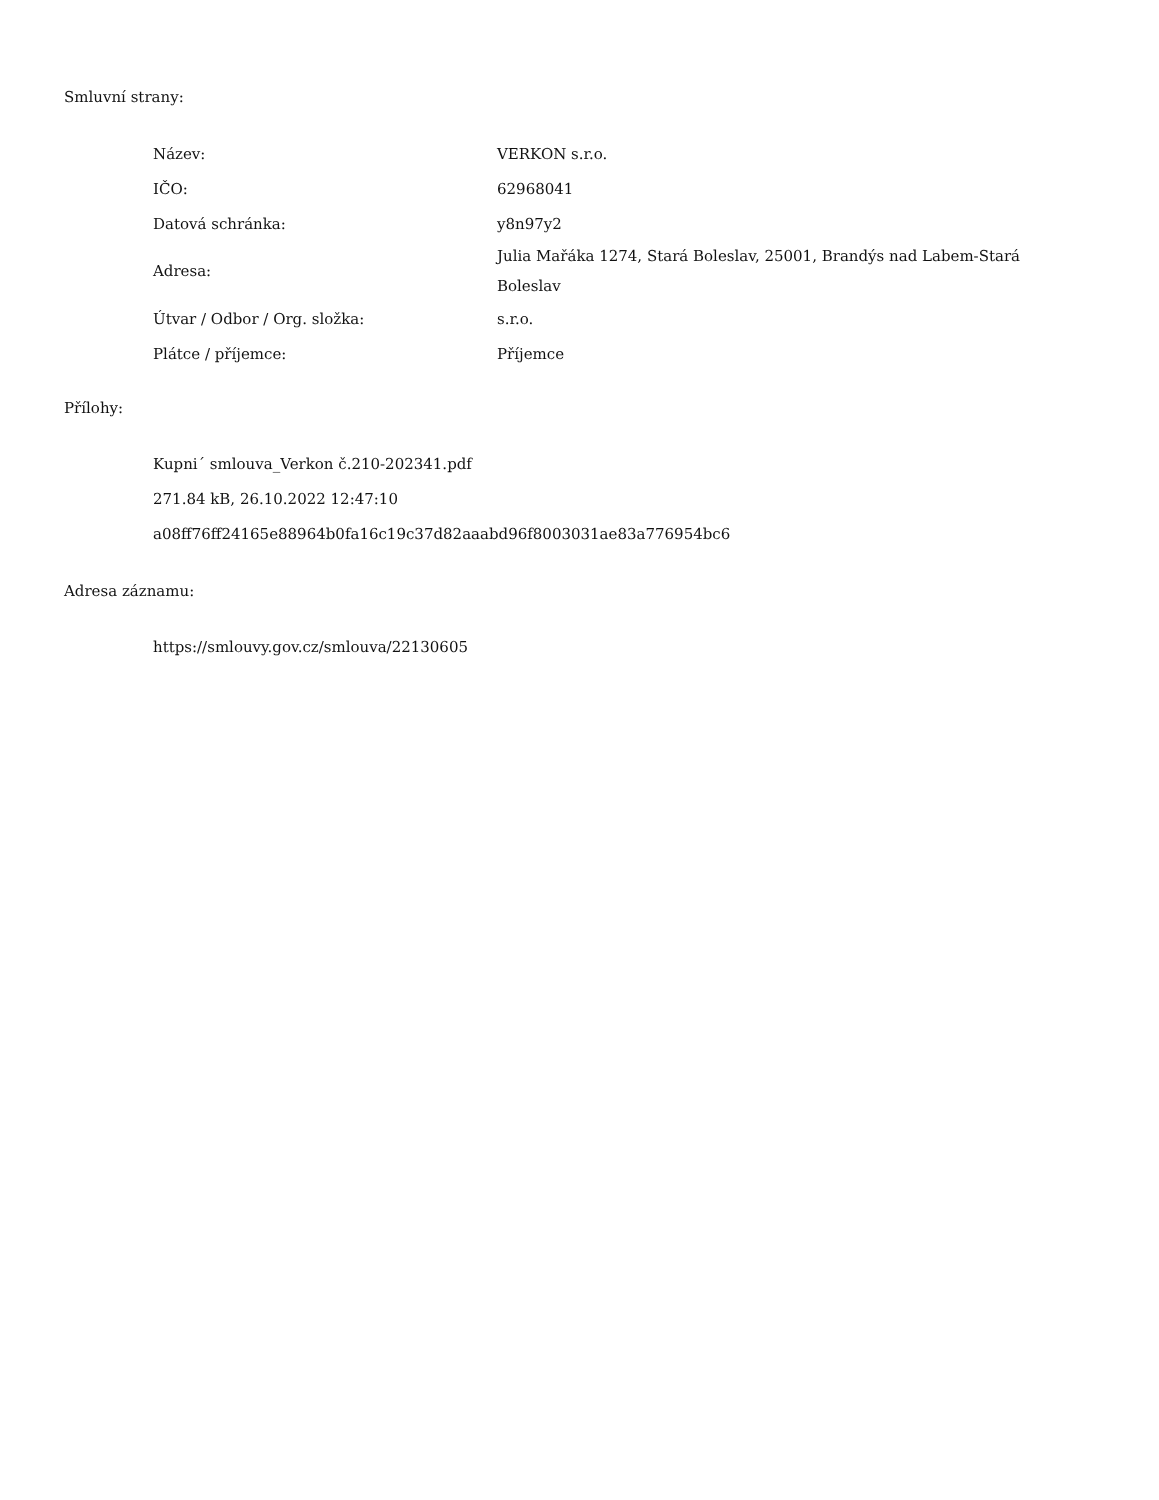Smluvní strany:
| Název: | VERKON s.r.o. |
| IČO: | 62968041 |
| Datová schránka: | y8n97y2 |
| Adresa: | Julia Mařáka 1274, Stará Boleslav, 25001, Brandýs nad Labem-Stará Boleslav |
| Útvar / Odbor / Org. složka: | s.r.o. |
| Plátce / příjemce: | Příjemce |
Přílohy:
Kupni´ smlouva_Verkon č.210-202341.pdf
271.84 kB, 26.10.2022 12:47:10
a08ff76ff24165e88964b0fa16c19c37d82aaabd96f8003031ae83a776954bc6
Adresa záznamu:
https://smlouvy.gov.cz/smlouva/22130605